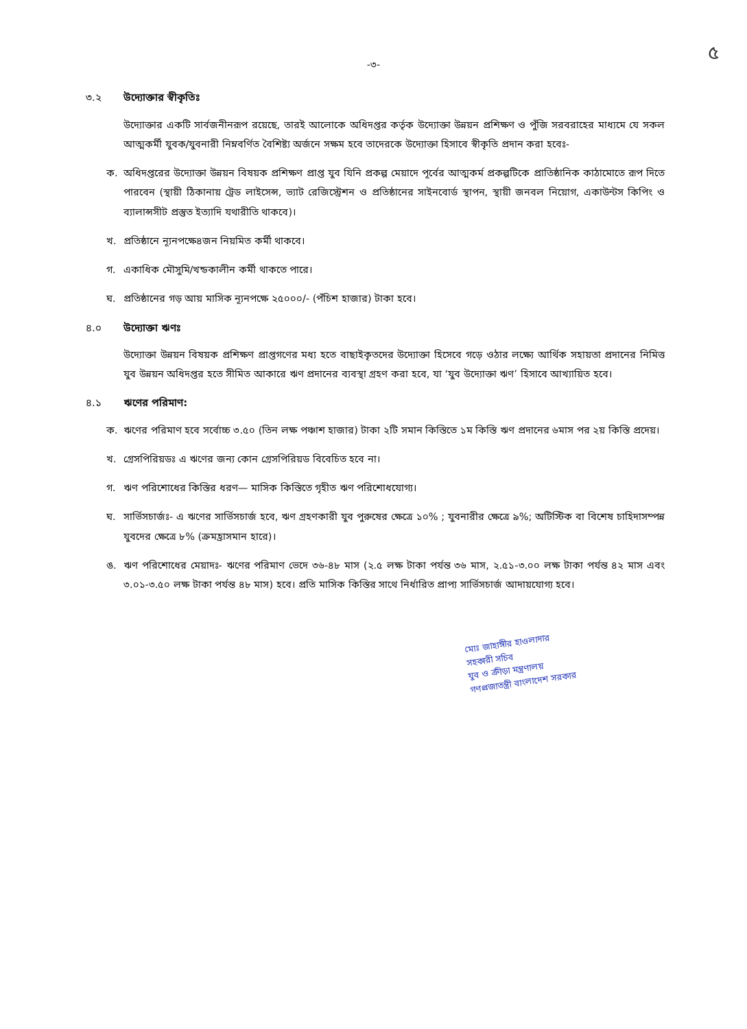৫
-৩-
৩.২ উদ্যোক্তার স্বীকৃতিঃ
উদ্যোক্তার একটি সার্বজনীনরূপ রয়েছে, তারই আলোকে অধিদপ্তর কর্তৃক উদ্যোক্তা উন্নয়ন প্রশিক্ষণ ও পুঁজি সরবরাহের মাধ্যমে যে সকল আত্মকর্মী যুবক/যুবনারী নিম্নবর্ণিত বৈশিষ্ট্য অর্জনে সক্ষম হবে তাদেরকে উদ্যোক্তা হিসাবে স্বীকৃতি প্রদান করা হবেঃ-
ক. অধিদপ্তরের উদ্যোক্তা উন্নয়ন বিষয়ক প্রশিক্ষণ প্রাপ্ত যুব যিনি প্রকল্প মেয়াদে পূর্বের আত্মকর্ম প্রকল্পটিকে প্রাতিষ্ঠানিক কাঠামোতে রূপ দিতে পারবেন (স্থায়ী ঠিকানায় ট্রেড লাইসেন্স, ভ্যাট রেজিস্ট্রেশন ও প্রতিষ্ঠানের সাইনবোর্ড স্থাপন, স্থায়ী জনবল নিয়োগ, একাউন্টস কিপিং ও ব্যালান্সসীট প্রস্তুত ইত্যাদি যথারীতি থাকবে)।
খ. প্রতিষ্ঠানে ন্যূনপক্ষে৪জন নিয়মিত কর্মী থাকবে।
গ. একাধিক মৌসুমি/খন্ডকালীন কর্মী থাকতে পারে।
ঘ. প্রতিষ্ঠানের গড় আয় মাসিক ন্যূনপক্ষে ২৫০০০/- (পঁচিশ হাজার) টাকা হবে।
৪.০ উদ্যোক্তা ঋণঃ
উদ্যোক্তা উন্নয়ন বিষয়ক প্রশিক্ষণ প্রাপ্তগণের মধ্য হতে বাছাইকৃতদের উদ্যোক্তা হিসেবে গড়ে ওঠার লক্ষ্যে আর্থিক সহায়তা প্রদানের নিমিত্ত যুব উন্নয়ন অধিদপ্তর হতে সীমিত আকারে ঋণ প্রদানের ব্যবস্থা গ্রহণ করা হবে, যা ‘যুব উদ্যোক্তা ঋণ’ হিসাবে আখ্যায়িত হবে।
৪.১ ঋণের পরিমাণ:
ক. ঋণের পরিমাণ হবে সর্বোচ্চ ৩.৫০ (তিন লক্ষ পঞ্চাশ হাজার) টাকা ২টি সমান কিস্তিতে ১ম কিস্তি ঋণ প্রদানের ৬মাস পর ২য় কিস্তি প্রদেয়।
খ. গ্রেসপিরিয়ডঃ এ ঋণের জন্য কোন গ্রেসপিরিয়ড বিবেচিত হবে না।
গ. ঋণ পরিশোধের কিস্তির ধরণ— মাসিক কিস্তিতে গৃহীত ঋণ পরিশোধযোগ্য।
ঘ. সার্ভিসচার্জঃ- এ ঋণের সার্ভিসচার্জ হবে, ঋণ গ্রহণকারী যুব পুরুষের ক্ষেত্রে ১০% ; যুবনারীর ক্ষেত্রে ৯%; অটিস্টিক বা বিশেষ চাহিদাসম্পন্ন যুবদের ক্ষেত্রে ৮% (ক্রমহ্রাসমান হারে)।
ঙ. ঋণ পরিশোধের মেয়াদঃ- ঋণের পরিমাণ ভেদে ৩৬-৪৮ মাস (২.৫ লক্ষ টাকা পর্যন্ত ৩৬ মাস, ২.৫১-৩.০০ লক্ষ টাকা পর্যন্ত ৪২ মাস এবং ৩.০১-৩.৫০ লক্ষ টাকা পর্যন্ত ৪৮ মাস) হবে। প্রতি মাসিক কিস্তির সাথে নির্ধারিত প্রাপ্য সার্ভিসচার্জ আদায়যোগ্য হবে।
মোঃ জাহাঙ্গীর হাওলাদার
সহকারী সচিব
যুব ও ক্রীড়া মন্ত্রণালয়
গণপ্রজাতন্ত্রী বাংলাদেশ সরকার